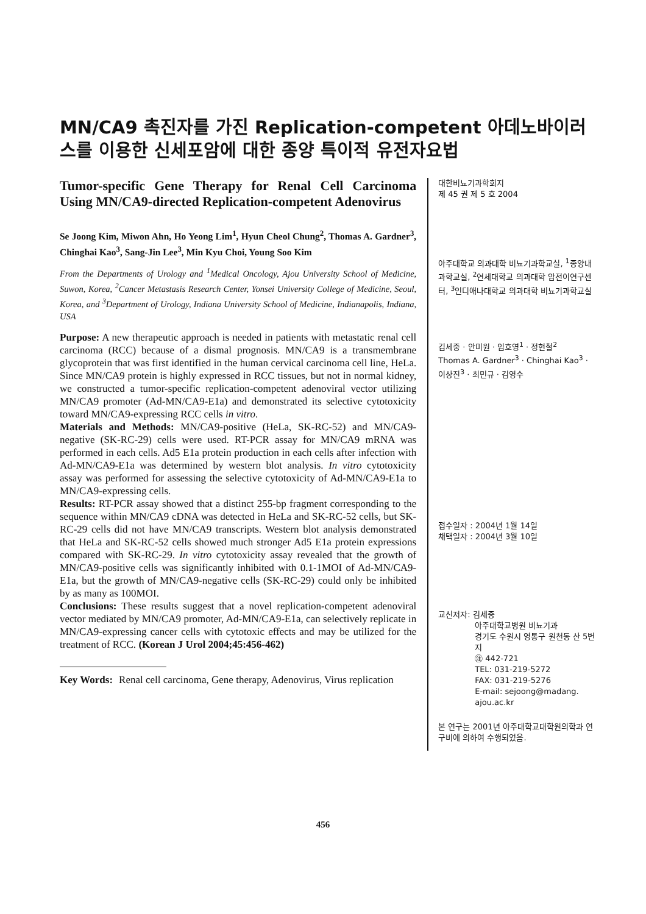MN/CA9 촉진자를 가진 Replication-competent 아데노바이러스를 이용한 신세포암에 대한 종양 특이적 유전자요법
Tumor-specific Gene Therapy for Renal Cell Carcinoma Using MN/CA9-directed Replication-competent Adenovirus
Se Joong Kim, Miwon Ahn, Ho Yeong Lim<sup>1</sup>, Hyun Cheol Chung<sup>2</sup>, Thomas A. Gardner<sup>3</sup>, Chinghai Kao<sup>3</sup>, Sang-Jin Lee<sup>3</sup>, Min Kyu Choi, Young Soo Kim
From the Departments of Urology and <sup>1</sup>Medical Oncology, Ajou University School of Medicine, Suwon, Korea, <sup>2</sup>Cancer Metastasis Research Center, Yonsei University College of Medicine, Seoul, Korea, and <sup>3</sup>Department of Urology, Indiana University School of Medicine, Indianapolis, Indiana, USA
Purpose: A new therapeutic approach is needed in patients with metastatic renal cell carcinoma (RCC) because of a dismal prognosis. MN/CA9 is a transmembrane glycoprotein that was first identified in the human cervical carcinoma cell line, HeLa. Since MN/CA9 protein is highly expressed in RCC tissues, but not in normal kidney, we constructed a tumor-specific replication-competent adenoviral vector utilizing MN/CA9 promoter (Ad-MN/CA9-E1a) and demonstrated its selective cytotoxicity toward MN/CA9-expressing RCC cells in vitro.
Materials and Methods: MN/CA9-positive (HeLa, SK-RC-52) and MN/CA9-negative (SK-RC-29) cells were used. RT-PCR assay for MN/CA9 mRNA was performed in each cells. Ad5 E1a protein production in each cells after infection with Ad-MN/CA9-E1a was determined by western blot analysis. In vitro cytotoxicity assay was performed for assessing the selective cytotoxicity of Ad-MN/CA9-E1a to MN/CA9-expressing cells.
Results: RT-PCR assay showed that a distinct 255-bp fragment corresponding to the sequence within MN/CA9 cDNA was detected in HeLa and SK-RC-52 cells, but SK-RC-29 cells did not have MN/CA9 transcripts. Western blot analysis demonstrated that HeLa and SK-RC-52 cells showed much stronger Ad5 E1a protein expressions compared with SK-RC-29. In vitro cytotoxicity assay revealed that the growth of MN/CA9-positive cells was significantly inhibited with 0.1-1MOI of Ad-MN/CA9-E1a, but the growth of MN/CA9-negative cells (SK-RC-29) could only be inhibited by as many as 100MOI.
Conclusions: These results suggest that a novel replication-competent adenoviral vector mediated by MN/CA9 promoter, Ad-MN/CA9-E1a, can selectively replicate in MN/CA9-expressing cancer cells with cytotoxic effects and may be utilized for the treatment of RCC. (Korean J Urol 2004;45:456-462)
Key Words: Renal cell carcinoma, Gene therapy, Adenovirus, Virus replication
대한비뇨기과학회지
제 45 권 제 5 호 2004
아주대학교 의과대학 비뇨기과학교실, <sup>1</sup>종양내과학교실, <sup>2</sup>연세대학교 의과대학 암전이연구센터, <sup>3</sup>인디애나대학교 의과대학 비뇨기과학교실
김세중 · 안미원 · 임호영<sup>1</sup> · 정현철<sup>2</sup>
Thomas A. Gardner<sup>3</sup> · Chinghai Kao<sup>3</sup> · 이상진<sup>3</sup> · 최민규 · 김영수
접수일자 : 2004년 1월 14일
채택일자 : 2004년 3월 10일
교신저자: 김세중
아주대학교병원 비뇨기과
경기도 수원시 영통구 원천동 산 5번지
㊟ 442-721
TEL: 031-219-5272
FAX: 031-219-5276
E-mail: sejoong@madang.
ajou.ac.kr
본 연구는 2001년 아주대학교대학원의학과 연구비에 의하여 수행되었음.
456